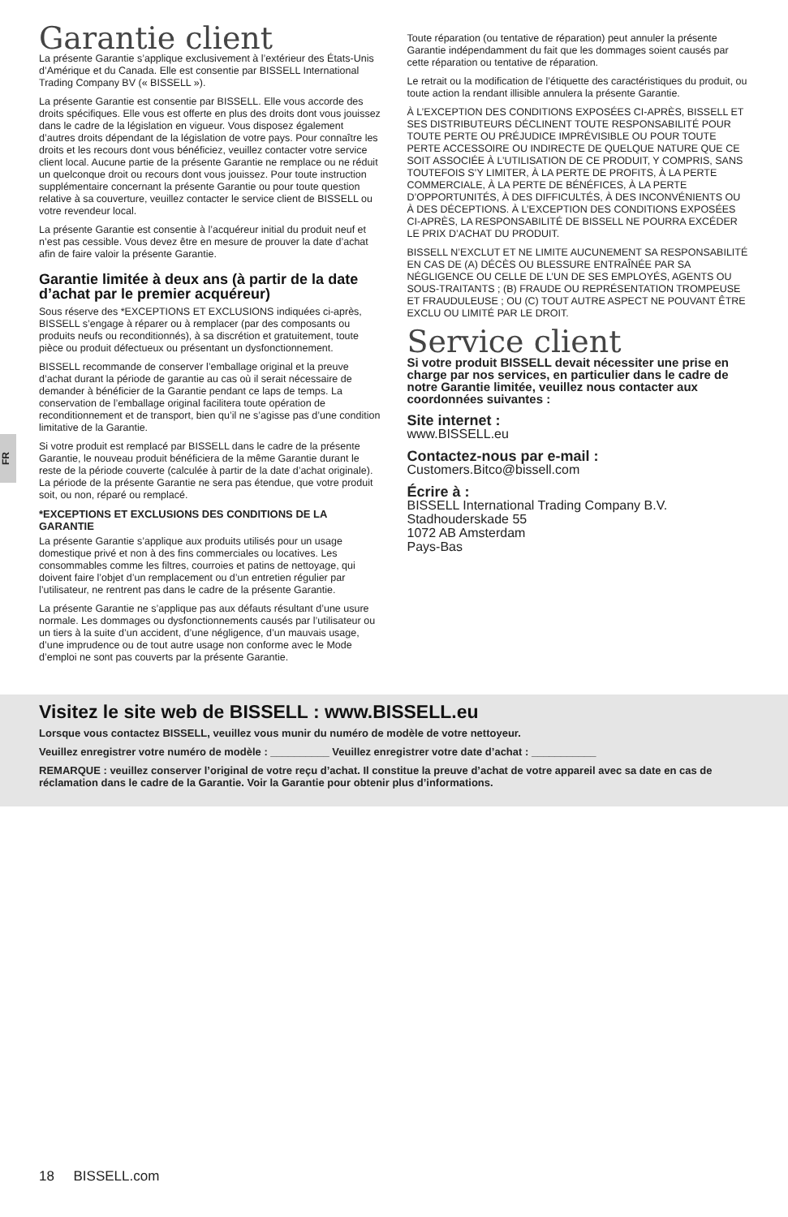FR
Garantie client
La présente Garantie s’applique exclusivement à l’extérieur des États-Unis d’Amérique et du Canada. Elle est consentie par BISSELL International Trading Company BV (« BISSELL »).
La présente Garantie est consentie par BISSELL. Elle vous accorde des droits spécifiques. Elle vous est offerte en plus des droits dont vous jouissez dans le cadre de la législation en vigueur. Vous disposez également d’autres droits dépendant de la législation de votre pays. Pour connaître les droits et les recours dont vous bénéficiez, veuillez contacter votre service client local. Aucune partie de la présente Garantie ne remplace ou ne réduit un quelconque droit ou recours dont vous jouissez. Pour toute instruction supplémentaire concernant la présente Garantie ou pour toute question relative à sa couverture, veuillez contacter le service client de BISSELL ou votre revendeur local.
La présente Garantie est consentie à l’acquéreur initial du produit neuf et n’est pas cessible. Vous devez être en mesure de prouver la date d’achat afin de faire valoir la présente Garantie.
Garantie limitée à deux ans (à partir de la date d’achat par le premier acquéreur)
Sous réserve des *EXCEPTIONS ET EXCLUSIONS indiquées ci-après, BISSELL s’engage à réparer ou à remplacer (par des composants ou produits neufs ou reconditionnés), à sa discrétion et gratuitement, toute pièce ou produit défectueux ou présentant un dysfonctionnement.
BISSELL recommande de conserver l’emballage original et la preuve d’achat durant la période de garantie au cas où il serait nécessaire de demander à bénéficier de la Garantie pendant ce laps de temps. La conservation de l’emballage original facilitera toute opération de reconditionnement et de transport, bien qu’il ne s’agisse pas d’une condition limitative de la Garantie.
Si votre produit est remplacé par BISSELL dans le cadre de la présente Garantie, le nouveau produit bénéficiera de la même Garantie durant le reste de la période couverte (calculée à partir de la date d’achat originale). La période de la présente Garantie ne sera pas étendue, que votre produit soit, ou non, réparé ou remplacé.
*EXCEPTIONS ET EXCLUSIONS DES CONDITIONS DE LA GARANTIE
La présente Garantie s’applique aux produits utilisés pour un usage domestique privé et non à des fins commerciales ou locatives. Les consommables comme les filtres, courroies et patins de nettoyage, qui doivent faire l’objet d’un remplacement ou d’un entretien régulier par l’utilisateur, ne rentrent pas dans le cadre de la présente Garantie.
La présente Garantie ne s’applique pas aux défauts résultant d’une usure normale. Les dommages ou dysfonctionnements causés par l’utilisateur ou un tiers à la suite d’un accident, d’une négligence, d’un mauvais usage, d’une imprudence ou de tout autre usage non conforme avec le Mode d’emploi ne sont pas couverts par la présente Garantie.
Toute réparation (ou tentative de réparation) peut annuler la présente Garantie indépendamment du fait que les dommages soient causés par cette réparation ou tentative de réparation.
Le retrait ou la modification de l’étiquette des caractéristiques du produit, ou toute action la rendant illisible annulera la présente Garantie.
À L’EXCEPTION DES CONDITIONS EXPOSÉES CI-APRÈS, BISSELL ET SES DISTRIBUTEURS DÉCLINENT TOUTE RESPONSABILITÉ POUR TOUTE PERTE OU PRÉJUDICE IMPRÉVISIBLE OU POUR TOUTE PERTE ACCESSOIRE OU INDIRECTE DE QUELQUE NATURE QUE CE SOIT ASSOCIÉE À L’UTILISATION DE CE PRODUIT, Y COMPRIS, SANS TOUTEFOIS S’Y LIMITER, À LA PERTE DE PROFITS, À LA PERTE COMMERCIALE, À LA PERTE DE BÉNÉFICES, À LA PERTE D’OPPORTUNITÉS, À DES DIFFICULTÉS, À DES INCONVÉNIENTS OU À DES DÉCEPTIONS. À L’EXCEPTION DES CONDITIONS EXPOSÉES CI-APRÈS, LA RESPONSABILITÉ DE BISSELL NE POURRA EXCÉDER LE PRIX D’ACHAT DU PRODUIT.
BISSELL N’EXCLUT ET NE LIMITE AUCUNEMENT SA RESPONSABILITÉ EN CAS DE (A) DÉCÈS OU BLESSURE ENTRAÎNÉE PAR SA NÉGLIGENCE OU CELLE DE L’UN DE SES EMPLOYÉS, AGENTS OU SOUS-TRAITANTS ; (B) FRAUDE OU REPRÉSENTATION TROMPEUSE ET FRAUDULEUSE ; OU (C) TOUT AUTRE ASPECT NE POUVANT ÊTRE EXCLU OU LIMITÉ PAR LE DROIT.
Service client
Si votre produit BISSELL devait nécessiter une prise en charge par nos services, en particulier dans le cadre de notre Garantie limitée, veuillez nous contacter aux coordonnées suivantes :
Site internet :
www.BISSELL.eu
Contactez-nous par e-mail :
Customers.Bitco@bissell.com
Écrire à :
BISSELL International Trading Company B.V.
Stadhouderskade 55
1072 AB Amsterdam
Pays-Bas
Visitez le site web de BISSELL : www.BISSELL.eu
Lorsque vous contactez BISSELL, veuillez vous munir du numéro de modèle de votre nettoyeur.
Veuillez enregistrer votre numéro de modèle : __________ Veuillez enregistrer votre date d’achat : ___________
REMARQUE : veuillez conserver l’original de votre reçu d’achat. Il constitue la preuve d’achat de votre appareil avec sa date en cas de réclamation dans le cadre de la Garantie. Voir la Garantie pour obtenir plus d’informations.
18 BISSELL.com